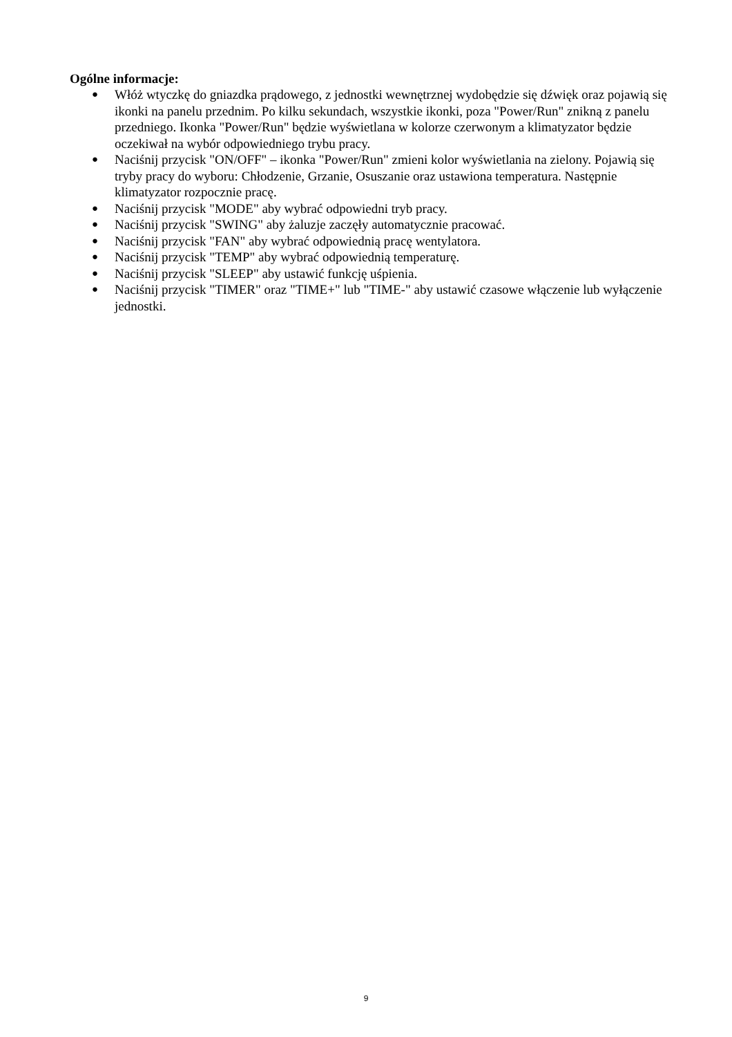Ogólne informacje:
● Włóż wtyczkę do gniazdka prądowego, z jednostki wewnętrznej wydobędzie się dźwięk oraz pojawią się ikonki na panelu przednim. Po kilku sekundach, wszystkie ikonki, poza "Power/Run" znikną z panelu przedniego. Ikonka "Power/Run" będzie wyświetlana w kolorze czerwonym a klimatyzator będzie oczekiwał na wybór odpowiedniego trybu pracy.
● Naciśnij przycisk "ON/OFF" – ikonka "Power/Run" zmieni kolor wyświetlania na zielony. Pojawią się tryby pracy do wyboru: Chłodzenie, Grzanie, Osuszanie oraz ustawiona temperatura. Następnie klimatyzator rozpocznie pracę.
● Naciśnij przycisk "MODE" aby wybrać odpowiedni tryb pracy.
● Naciśnij przycisk "SWING" aby żaluzje zaczęły automatycznie pracować.
● Naciśnij przycisk "FAN" aby wybrać odpowiednią pracę wentylatora.
● Naciśnij przycisk "TEMP" aby wybrać odpowiednią temperaturę.
● Naciśnij przycisk "SLEEP" aby ustawić funkcję uśpienia.
● Naciśnij przycisk "TIMER" oraz "TIME+" lub "TIME-" aby ustawić czasowe włączenie lub wyłączenie jednostki.
9